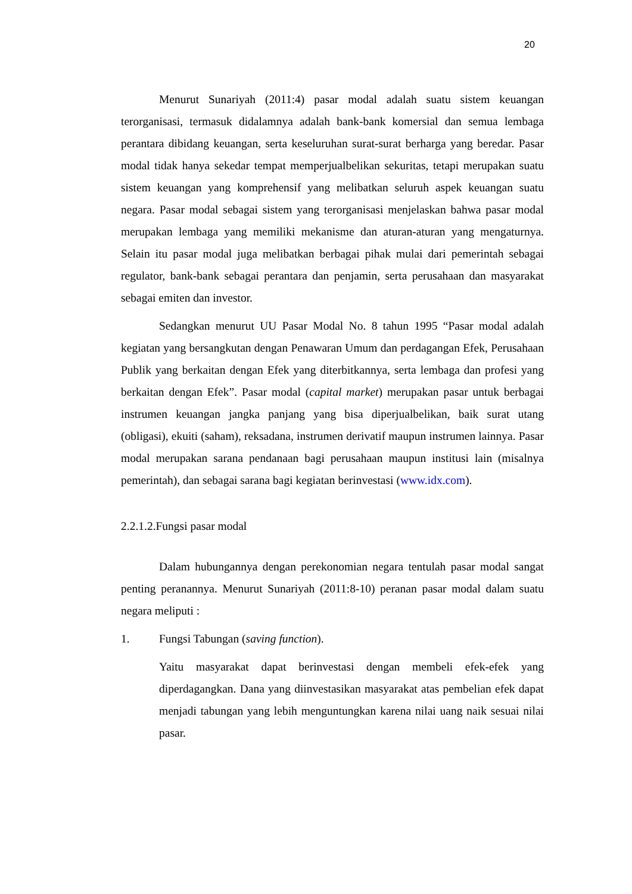20
Menurut Sunariyah (2011:4) pasar modal adalah suatu sistem keuangan terorganisasi, termasuk didalamnya adalah bank-bank komersial dan semua lembaga perantara dibidang keuangan, serta keseluruhan surat-surat berharga yang beredar. Pasar modal tidak hanya sekedar tempat memperjualbelikan sekuritas, tetapi merupakan suatu sistem keuangan yang komprehensif yang melibatkan seluruh aspek keuangan suatu negara. Pasar modal sebagai sistem yang terorganisasi menjelaskan bahwa pasar modal merupakan lembaga yang memiliki mekanisme dan aturan-aturan yang mengaturnya. Selain itu pasar modal juga melibatkan berbagai pihak mulai dari pemerintah sebagai regulator, bank-bank sebagai perantara dan penjamin, serta perusahaan dan masyarakat sebagai emiten dan investor.
Sedangkan menurut UU Pasar Modal No. 8 tahun 1995 “Pasar modal adalah kegiatan yang bersangkutan dengan Penawaran Umum dan perdagangan Efek, Perusahaan Publik yang berkaitan dengan Efek yang diterbitkannya, serta lembaga dan profesi yang berkaitan dengan Efek”. Pasar modal (capital market) merupakan pasar untuk berbagai instrumen keuangan jangka panjang yang bisa diperjualbelikan, baik surat utang (obligasi), ekuiti (saham), reksadana, instrumen derivatif maupun instrumen lainnya. Pasar modal merupakan sarana pendanaan bagi perusahaan maupun institusi lain (misalnya pemerintah), dan sebagai sarana bagi kegiatan berinvestasi (www.idx.com).
2.2.1.2.Fungsi pasar modal
Dalam hubungannya dengan perekonomian negara tentulah pasar modal sangat penting peranannya. Menurut Sunariyah (2011:8-10) peranan pasar modal dalam suatu negara meliputi :
1. Fungsi Tabungan (saving function).
Yaitu masyarakat dapat berinvestasi dengan membeli efek-efek yang diperdagangkan. Dana yang diinvestasikan masyarakat atas pembelian efek dapat menjadi tabungan yang lebih menguntungkan karena nilai uang naik sesuai nilai pasar.